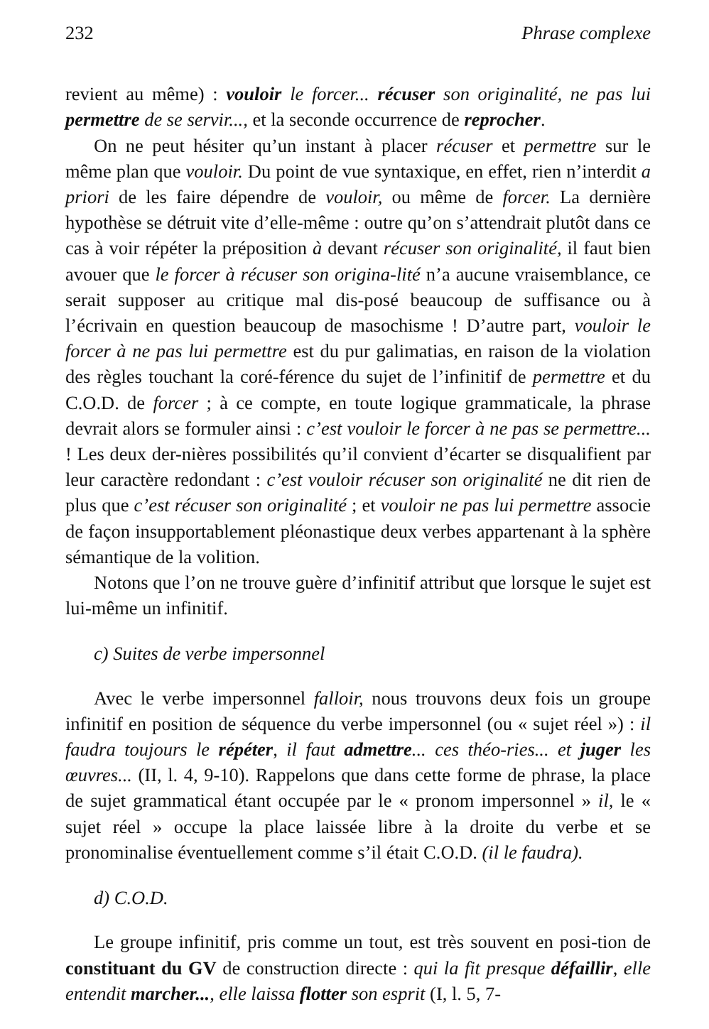232 Phrase complexe
revient au même) : vouloir le forcer... récuser son originalité, ne pas lui permettre de se servir..., et la seconde occurrence de reprocher.
On ne peut hésiter qu’un instant à placer récuser et permettre sur le même plan que vouloir. Du point de vue syntaxique, en effet, rien n’interdit a priori de les faire dépendre de vouloir, ou même de forcer. La dernière hypothèse se détruit vite d’elle-même : outre qu’on s’attendrait plutôt dans ce cas à voir répéter la préposition à devant récuser son originalité, il faut bien avouer que le forcer à récuser son origina-lité n’a aucune vraisemblance, ce serait supposer au critique mal dis-posé beaucoup de suffisance ou à l’écrivain en question beaucoup de masochisme ! D’autre part, vouloir le forcer à ne pas lui permettre est du pur galimatias, en raison de la violation des règles touchant la coré-férence du sujet de l’infinitif de permettre et du C.O.D. de forcer ; à ce compte, en toute logique grammaticale, la phrase devrait alors se formuler ainsi : c’est vouloir le forcer à ne pas se permettre... ! Les deux der-nières possibilités qu’il convient d’écarter se disqualifient par leur caractère redondant : c’est vouloir récuser son originalité ne dit rien de plus que c’est récuser son originalité ; et vouloir ne pas lui permettre associe de façon insupportablement pléonastique deux verbes appartenant à la sphère sémantique de la volition.
Notons que l’on ne trouve guère d’infinitif attribut que lorsque le sujet est lui-même un infinitif.
c) Suites de verbe impersonnel
Avec le verbe impersonnel falloir, nous trouvons deux fois un groupe infinitif en position de séquence du verbe impersonnel (ou « sujet réel ») : il faudra toujours le répéter, il faut admettre... ces théo-ries... et juger les œuvres... (II, l. 4, 9-10). Rappelons que dans cette forme de phrase, la place de sujet grammatical étant occupée par le « pronom impersonnel » il, le « sujet réel » occupe la place laissée libre à la droite du verbe et se pronominalise éventuellement comme s’il était C.O.D. (il le faudra).
d) C.O.D.
Le groupe infinitif, pris comme un tout, est très souvent en posi-tion de constituant du GV de construction directe : qui la fit presque défaillir, elle entendit marcher..., elle laissa flotter son esprit (I, l. 5, 7-